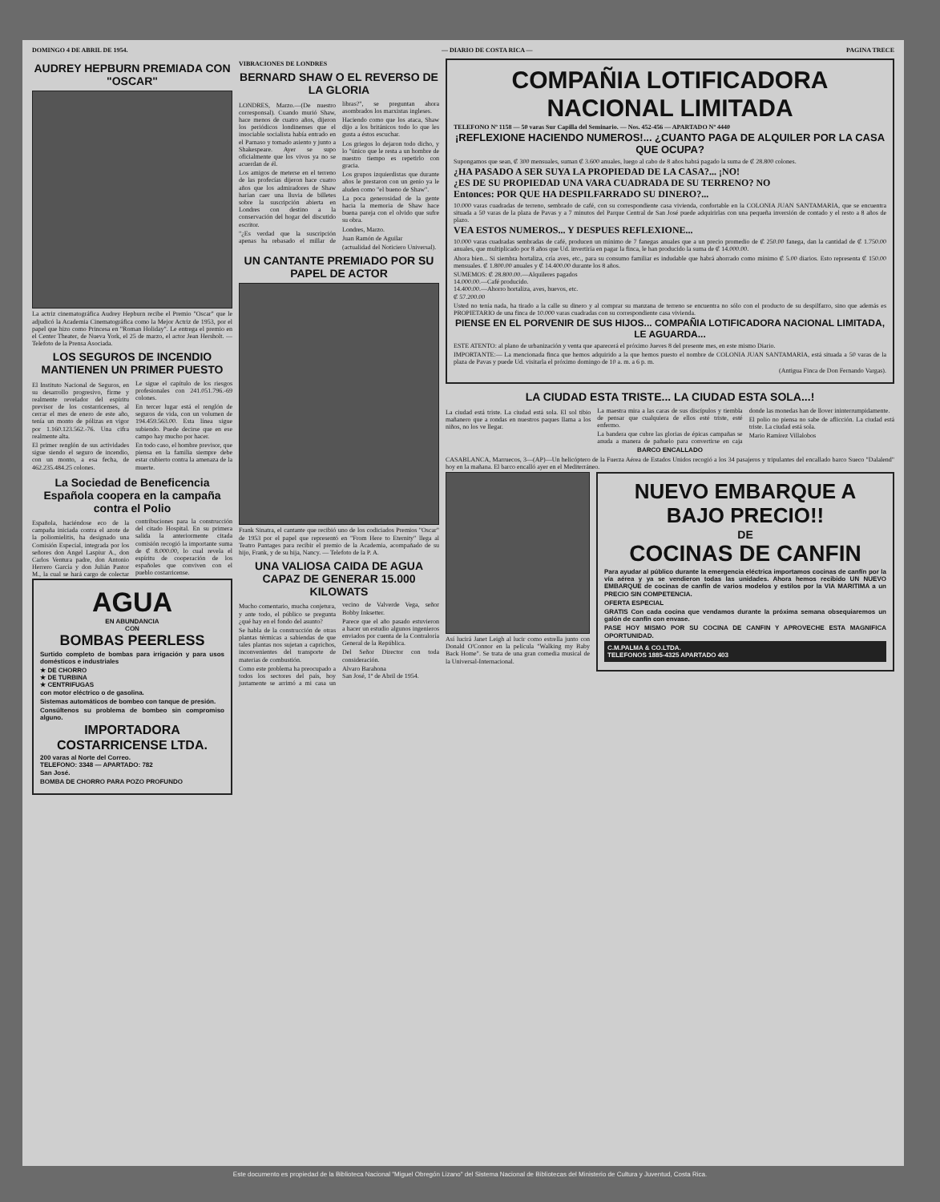DOMINGO 4 DE ABRIL DE 1954. — DIARIO DE COSTA RICA — PAGINA TRECE
AUDREY HEPBURN PREMIADA CON "OSCAR"
La actriz cinematográfica Audrey Hepburn recibe el Premio "Oscar" que le adjudicó la Academia Cinematográfica como la Mejor Actriz de 1953, por el papel que hizo como Princesa en "Roman Holiday". Le entrega el premio en el Center Theater, de Nueva York, el 25 de marzo, el actor Jean Hersholt. — Telefoto de la Prensa Asociada.
LOS SEGUROS DE INCENDIO MANTIENEN UN PRIMER PUESTO
El Instituto Nacional de Seguros, en su desarrollo progresivo, firme y realmente revelador del espíritu previsor de los costarricenses, al cerrar el mes de enero de este año, tenía un monto de pólizas en vigor por 1.160.123.562.-76. Una cifra realmente alta.
El primer renglón de sus actividades sigue siendo el seguro de incendio, con un monto, a esa fecha, de 462.235.484.25 colones.
Le sigue el capítulo de los riesgos profesionales con 241.051.796.-69 colones.
En tercer lugar está el renglón de seguros de vida, con un volumen de 194.459.563.00. Esta línea sigue subiendo. Puede decirse que en ese campo hay mucho por hacer.
En todo caso, el hombre previsor, que piensa en la familia siempre debe estar cubierto contra la amenaza de la muerte.
La Sociedad de Beneficencia Española coopera en la campaña contra el Polio
Española, haciéndose eco de la campaña iniciada contra el azote de la poliomielitis, ha designado una Comisión Especial, integrada por los señores don Angel Laspiur A., don Carlos Ventura padre, don Antonio Herrero García y don Julián Pastor M., la cual se hará cargo de colectar contribuciones para la construcción del citado Hospital. En su primera salida la anteriormente citada comisión recogió la importante suma de ₡ 8.000.00, lo cual revela el espíritu de cooperación de los españoles que conviven con el pueblo costarricense.
AGUA
EN ABUNDANCIA
CON
BOMBAS PEERLESS
Surtido completo de bombas para irrigación y para usos domésticos e industriales
★ DE CHORRO
★ DE TURBINA
★ CENTRIFUGAS
con motor eléctrico o de gasolina.
Sistemas automáticos de bombeo con tanque de presión.
Consúltenos su problema de bombeo sin compromiso alguno.
IMPORTADORA COSTARRICENSE LTDA.
200 varas al Norte del Correo.
TELEFONO: 3348 — APARTADO: 782
San José.
BOMBA DE CHORRO PARA POZO PROFUNDO
VIBRACIONES DE LONDRES
BERNARD SHAW O EL REVERSO DE LA GLORIA
LONDRES, Marzo.—(De nuestro corresponsal). Cuando murió Shaw, hace menos de cuatro años, dijeron los periódicos londinenses que el insociable socialista había entrado en el Parnaso y tomado asiento y junto a Shakespeare. Ayer se supo oficialmente que los vivos ya no se acuerdan de él.
Los amigos de meterse en el terreno de las profecías dijeron hace cuatro años que los admiradores de Shaw harían caer una lluvia de billetes sobre la suscripción abierta en Londres con destino a la conservación del hogar del discutido escritor.
"¿Es verdad que la suscripción apenas ha rebasado el millar de libras?", se preguntan ahora asombrados los marxistas ingleses.
Haciendo como que los ataca, Shaw dijo a los británicos todo lo que les gusta a éstos escuchar.
Los griegos lo dejaron todo dicho, y lo "único que le resta a un hombre de nuestro tiempo es repetirlo con gracia.
Los grupos izquierdistas que durante años le prestaron con un genio ya le aluden como "el bueno de Shaw".
La poca generosidad de la gente hacia la memoria de Shaw hace buena pareja con el olvido que sufre su obra.
Londres, Marzo.
Juan Ramón de Aguilar
(actualidad del Noticiero Universal).
UN CANTANTE PREMIADO POR SU PAPEL DE ACTOR
Frank Sinatra, el cantante que recibió uno de los codiciados Premios "Oscar" de 1953 por el papel que representó en "From Here to Eternity" llega al Teatro Pantages para recibir el premio de la Academia, acompañado de su hijo, Frank, y de su hija, Nancy. — Telefoto de la P. A.
UNA VALIOSA CAIDA DE AGUA CAPAZ DE GENERAR 15.000 KILOWATS
Mucho comentario, mucha conjetura, y ante todo, el público se pregunta ¿qué hay en el fondo del asunto?
Se habla de la construcción de otras plantas térmicas a sabiendas de que tales plantas nos sujetan a caprichos, inconvenientes del transporte de materias de combustión.
Como este problema ha preocupado a todos los sectores del país, hoy justamente se arrimó a mi casa un vecino de Valverde Vega, señor Bobby Inksetter.
Parece que el año pasado estuvieron a hacer un estudio algunos ingenieros enviados por cuenta de la Contraloría General de la República.
Del Señor Director con toda consideración.
Alvaro Barahona
San José, 1º de Abril de 1954.
COMPAÑIA LOTIFICADORA NACIONAL LIMITADA
TELEFONO Nº 1158 — 50 varas Sur Capilla del Seminario. — Nos. 452-456 — APARTADO Nº 4440
¡REFLEXIONE HACIENDO NUMEROS!... ¿CUANTO PAGA DE ALQUILER POR LA CASA QUE OCUPA?
Supongamos que sean, ₡ 300 mensuales, suman ₡ 3.600 anuales, luego al cabo de 8 años habrá pagado la suma de ₡ 28.800 colones.
¿HA PASADO A SER SUYA LA PROPIEDAD DE LA CASA?... ¡NO!
¿ES DE SU PROPIEDAD UNA VARA CUADRADA DE SU TERRENO? NO
Entonces: POR QUE HA DESPILFARRADO SU DINERO?...
10.000 varas cuadradas de terreno, sembrado de café, con su correspondiente casa vivienda, confortable en la COLONIA JUAN SANTAMARIA, que se encuentra situada a 50 varas de la plaza de Pavas y a 7 minutos del Parque Central de San José puede adquirirlas con una pequeña inversión de contado y el resto a 8 años de plazo.
VEA ESTOS NUMEROS... Y DESPUES REFLEXIONE...
10.000 varas cuadradas sembradas de café, producen un mínimo de 7 fanegas anuales que a un precio promedio de ₡ 250.00 fanega, dan la cantidad de ₡ 1.750.00 anuales, que multiplicado por 8 años que Ud. invertiría en pagar la finca, le han producido la suma de ₡ 14.000.00.
Ahora bien... Si siembra hortaliza, cría aves, etc., para su consumo familiar es indudable que habrá ahorrado como mínimo ₡ 5.00 diarios. Esto representa ₡ 150.00 mensuales. ₡ 1.800.00 anuales y ₡ 14.400.00 durante los 8 años.
SUMEMOS: ₡ 28.800.00.—Alquileres pagados
14.000.00.—Café producido.
14.400.00.—Ahorro hortaliza, aves, huevos, etc.
₡ 57.200.00
Usted no tenía nada, ha tirado a la calle su dinero y al comprar su manzana de terreno se encuentra no sólo con el producto de su despilfarro, sino que además es PROPIETARIO de una finca de 10.000 varas cuadradas con su correspondiente casa vivienda.
PIENSE EN EL PORVENIR DE SUS HIJOS... COMPAÑIA LOTIFICADORA NACIONAL LIMITADA, LE AGUARDA...
ESTE ATENTO: al plano de urbanización y venta que aparecerá el próximo Jueves 8 del presente mes, en este mismo Diario.
IMPORTANTE:— La mencionada finca que hemos adquirido a la que hemos puesto el nombre de COLONIA JUAN SANTAMARIA, está situada a 50 varas de la plaza de Pavas y puede Ud. visitarla el próximo domingo de 10 a. m. a 6 p. m.
(Antigua Finca de Don Fernando Vargas).
LA CIUDAD ESTA TRISTE... LA CIUDAD ESTA SOLA...!
La ciudad está triste. La ciudad está sola. El sol tibio mañanero que a rondas en nuestros paques llama a los niños, no los ve llegar.
La maestra mira a las caras de sus discípulos y tiembla de pensar que cualquiera de ellos esté triste, esté enfermo.
La bandera que cubre las glorias de épicas campañas se anuda a manera de pañuelo para convertirse en caja donde las monedas han de llover ininterrumpidamente.
El polio no piensa no sabe de aflicción. La ciudad está triste. La ciudad está sola.
Mario Ramírez Villalobos
BARCO ENCALLADO
CASABLANCA, Marruecos, 3—(AP)—Un helicóptero de la Fuerza Aérea de Estados Unidos recogió a los 34 pasajeros y tripulantes del encallado barco Sueco "Dalalend" hoy en la mañana. El barco encalló ayer en el Mediterráneo.
Así lucirá Janet Leigh al lucir como estrella junto con Donald O'Connor en la película "Walking my Baby Back Home". Se trata de una gran comedia musical de la Universal-Internacional.
NUEVO EMBARQUE A BAJO PRECIO!!
DE
COCINAS DE CANFIN
Para ayudar al público durante la emergencia eléctrica importamos cocinas de canfín por la vía aérea y ya se vendieron todas las unidades. Ahora hemos recibido UN NUEVO EMBARQUE de cocinas de canfín de varios modelos y estilos por la VIA MARITIMA a un PRECIO SIN COMPETENCIA.
OFERTA ESPECIAL
GRATIS Con cada cocina que vendamos durante la próxima semana obsequiaremos un galón de canfín con envase.
PASE HOY MISMO POR SU COCINA DE CANFIN Y APROVECHE ESTA MAGNIFICA OPORTUNIDAD.
C.M.PALMA & CO.LTDA.
TELEFONOS 1885-4325 APARTADO 403
Este documento es propiedad de la Biblioteca Nacional "Miguel Obregón Lizano" del Sistema Nacional de Bibliotecas del Ministerio de Cultura y Juventud, Costa Rica.